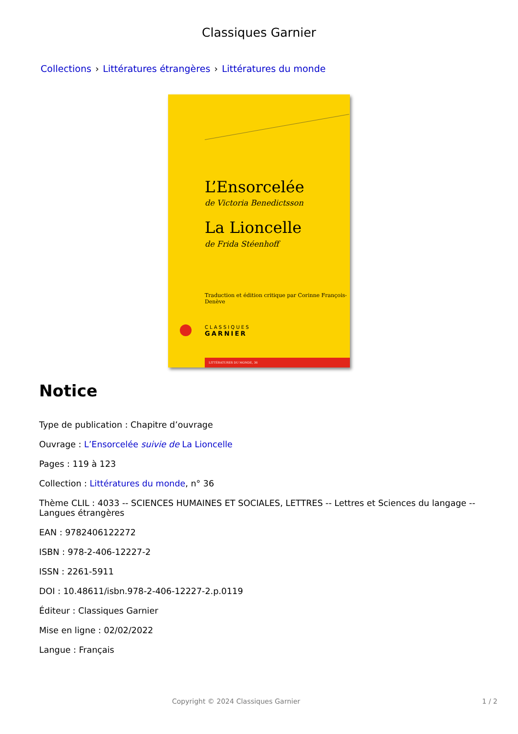Classiques Garnier
Collections › Littératures étrangères › Littératures du monde
L’Ensorcelée
de Victoria Benedictsson
La Lioncelle
de Frida Stéenhoff
Traduction et édition critique par Corinne François-Denève
CLASSIQUES
GARNIER
LITTÉRATURES DU MONDE, 36
Notice
Type de publication : Chapitre d’ouvrage
Ouvrage : L’Ensorcelée suivie de La Lioncelle
Pages : 119 à 123
Collection : Littératures du monde, n° 36
Thème CLIL : 4033 -- SCIENCES HUMAINES ET SOCIALES, LETTRES -- Lettres et Sciences du langage -- Langues étrangères
EAN : 9782406122272
ISBN : 978-2-406-12227-2
ISSN : 2261-5911
DOI : 10.48611/isbn.978-2-406-12227-2.p.0119
Éditeur : Classiques Garnier
Mise en ligne : 02/02/2022
Langue : Français
Copyright © 2024 Classiques Garnier
1 / 2